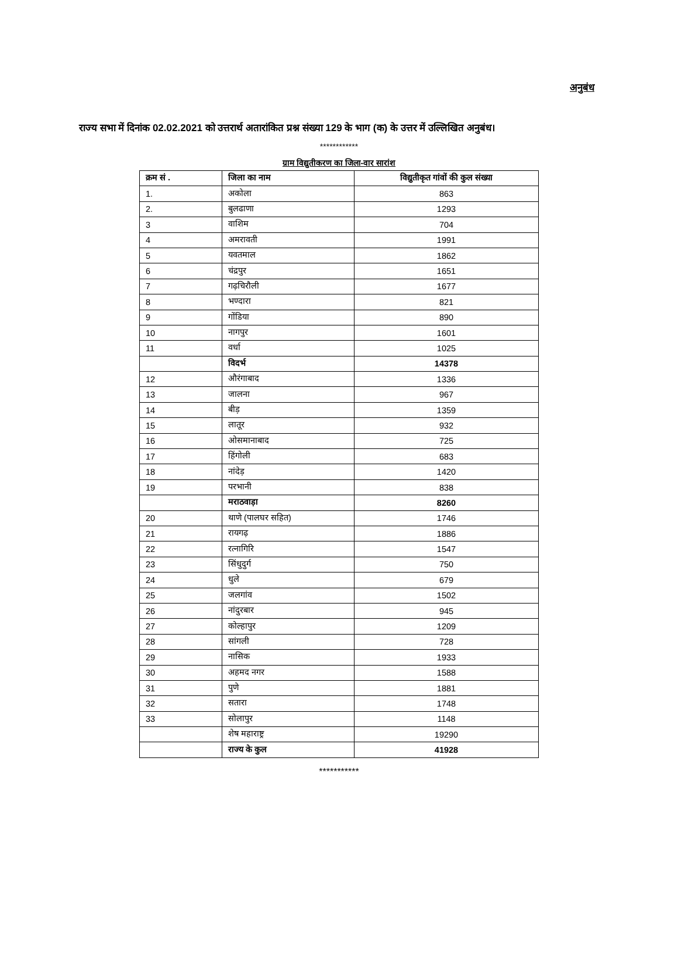अनुबंध
राज्य सभा में दिनांक 02.02.2021 को उत्तरार्थ अतारांकित प्रश्न संख्या 129 के भाग (क) के उत्तर में उल्लिखित अनुबंध।
************
ग्राम विद्युतीकरण का जिला-वार सारांश
| क्रम सं . | जिला का नाम | विद्युतीकृत गांवों की कुल संख्या |
| --- | --- | --- |
| 1. | अकोला | 863 |
| 2. | बुलढाणा | 1293 |
| 3 | वाशिम | 704 |
| 4 | अमरावती | 1991 |
| 5 | यवतमाल | 1862 |
| 6 | चंद्रपुर | 1651 |
| 7 | गढ़चिरौली | 1677 |
| 8 | भण्दारा | 821 |
| 9 | गोंडिया | 890 |
| 10 | नागपुर | 1601 |
| 11 | वर्धा | 1025 |
| | विदर्भ | 14378 |
| 12 | औरंगाबाद | 1336 |
| 13 | जालना | 967 |
| 14 | बीड़ | 1359 |
| 15 | लातूर | 932 |
| 16 | ओसमानाबाद | 725 |
| 17 | हिंगोली | 683 |
| 18 | नांदेड़ | 1420 |
| 19 | परभानी | 838 |
| | मराठवाड़ा | 8260 |
| 20 | थाणे (पालघर सहित) | 1746 |
| 21 | रायगढ़ | 1886 |
| 22 | रत्नागिरि | 1547 |
| 23 | सिंधुदुर्ग | 750 |
| 24 | धुले | 679 |
| 25 | जलगांव | 1502 |
| 26 | नांदुरबार | 945 |
| 27 | कोल्हापुर | 1209 |
| 28 | सांगली | 728 |
| 29 | नासिक | 1933 |
| 30 | अहमद नगर | 1588 |
| 31 | पुणे | 1881 |
| 32 | सतारा | 1748 |
| 33 | सोलापुर | 1148 |
| | शेष महाराष्ट्र | 19290 |
| | राज्य के कुल | 41928 |
***********